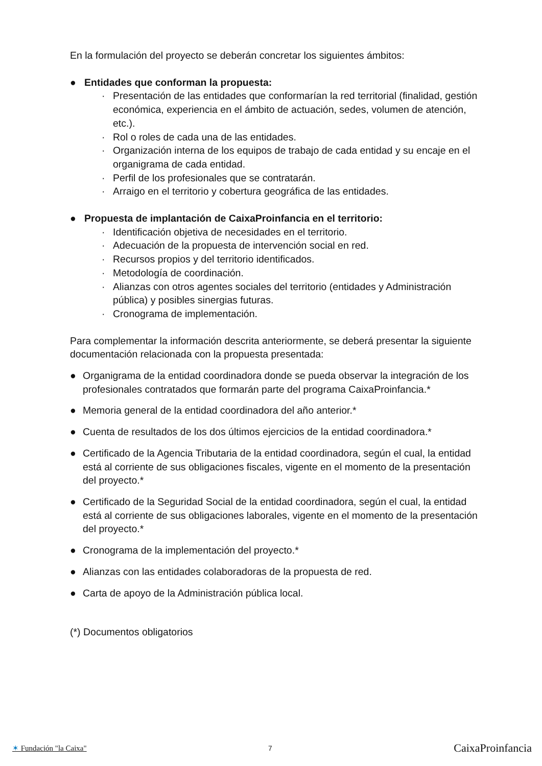En la formulación del proyecto se deberán concretar los siguientes ámbitos:
● Entidades que conforman la propuesta:
· Presentación de las entidades que conformarían la red territorial (finalidad, gestión económica, experiencia en el ámbito de actuación, sedes, volumen de atención, etc.).
· Rol o roles de cada una de las entidades.
· Organización interna de los equipos de trabajo de cada entidad y su encaje en el organigrama de cada entidad.
· Perfil de los profesionales que se contratarán.
· Arraigo en el territorio y cobertura geográfica de las entidades.
● Propuesta de implantación de CaixaProinfancia en el territorio:
· Identificación objetiva de necesidades en el territorio.
· Adecuación de la propuesta de intervención social en red.
· Recursos propios y del territorio identificados.
· Metodología de coordinación.
· Alianzas con otros agentes sociales del territorio (entidades y Administración pública) y posibles sinergias futuras.
· Cronograma de implementación.
Para complementar la información descrita anteriormente, se deberá presentar la siguiente documentación relacionada con la propuesta presentada:
● Organigrama de la entidad coordinadora donde se pueda observar la integración de los profesionales contratados que formarán parte del programa CaixaProinfancia.*
● Memoria general de la entidad coordinadora del año anterior.*
● Cuenta de resultados de los dos últimos ejercicios de la entidad coordinadora.*
● Certificado de la Agencia Tributaria de la entidad coordinadora, según el cual, la entidad está al corriente de sus obligaciones fiscales, vigente en el momento de la presentación del proyecto.*
● Certificado de la Seguridad Social de la entidad coordinadora, según el cual, la entidad está al corriente de sus obligaciones laborales, vigente en el momento de la presentación del proyecto.*
● Cronograma de la implementación del proyecto.*
● Alianzas con las entidades colaboradoras de la propuesta de red.
● Carta de apoyo de la Administración pública local.
(*) Documentos obligatorios
✶ Fundación "la Caixa" 7 CaixaProinfancia